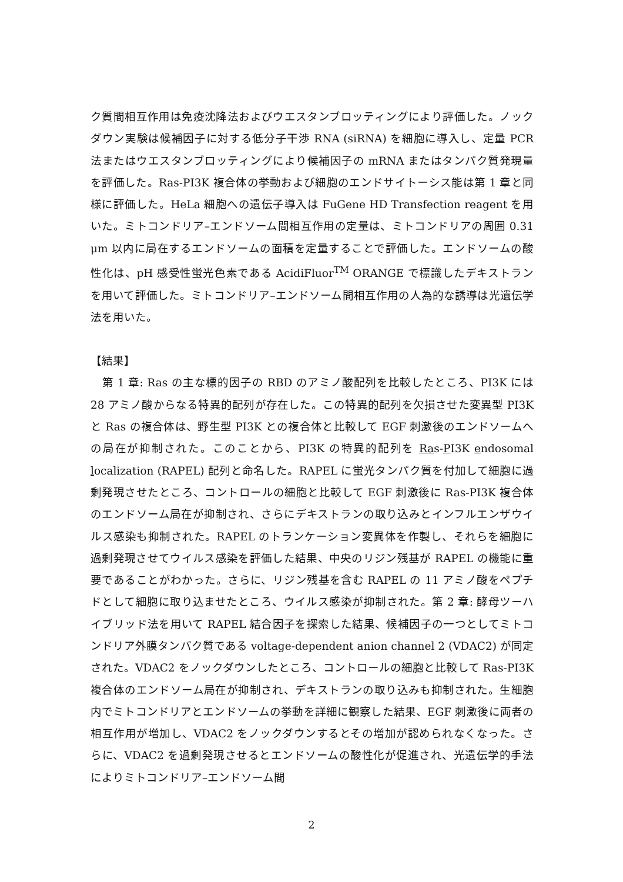ク質間相互作用は免疫沈降法およびウエスタンブロッティングにより評価した。ノックダウン実験は候補因子に対する低分子干渉 RNA (siRNA) を細胞に導入し、定量 PCR 法またはウエスタンブロッティングにより候補因子の mRNA またはタンパク質発現量を評価した。Ras-PI3K 複合体の挙動および細胞のエンドサイトーシス能は第 1 章と同様に評価した。HeLa 細胞への遺伝子導入は FuGene HD Transfection reagent を用いた。ミトコンドリア–エンドソーム間相互作用の定量は、ミトコンドリアの周囲 0.31 μm 以内に局在するエンドソームの面積を定量することで評価した。エンドソームの酸性化は、pH 感受性蛍光色素である AcidiFluor<sup>TM</sup> ORANGE で標識したデキストランを用いて評価した。ミトコンドリア–エンドソーム間相互作用の人為的な誘導は光遺伝学法を用いた。
【結果】
　第 1 章: Ras の主な標的因子の RBD のアミノ酸配列を比較したところ、PI3K には 28 アミノ酸からなる特異的配列が存在した。この特異的配列を欠損させた変異型 PI3K と Ras の複合体は、野生型 PI3K との複合体と比較して EGF 刺激後のエンドソームへの局在が抑制された。このことから、PI3K の特異的配列を Ras-PI3K endosomal localization (RAPEL) 配列と命名した。RAPEL に蛍光タンパク質を付加して細胞に過剰発現させたところ、コントロールの細胞と比較して EGF 刺激後に Ras-PI3K 複合体のエンドソーム局在が抑制され、さらにデキストランの取り込みとインフルエンザウイルス感染も抑制された。RAPEL のトランケーション変異体を作製し、それらを細胞に過剰発現させてウイルス感染を評価した結果、中央のリジン残基が RAPEL の機能に重要であることがわかった。さらに、リジン残基を含む RAPEL の 11 アミノ酸をペプチドとして細胞に取り込ませたところ、ウイルス感染が抑制された。第 2 章: 酵母ツーハイブリッド法を用いて RAPEL 結合因子を探索した結果、候補因子の一つとしてミトコンドリア外膜タンパク質である voltage-dependent anion channel 2 (VDAC2) が同定された。VDAC2 をノックダウンしたところ、コントロールの細胞と比較して Ras-PI3K 複合体のエンドソーム局在が抑制され、デキストランの取り込みも抑制された。生細胞内でミトコンドリアとエンドソームの挙動を詳細に観察した結果、EGF 刺激後に両者の相互作用が増加し、VDAC2 をノックダウンするとその増加が認められなくなった。さらに、VDAC2 を過剰発現させるとエンドソームの酸性化が促進され、光遺伝学的手法によりミトコンドリア–エンドソーム間
2